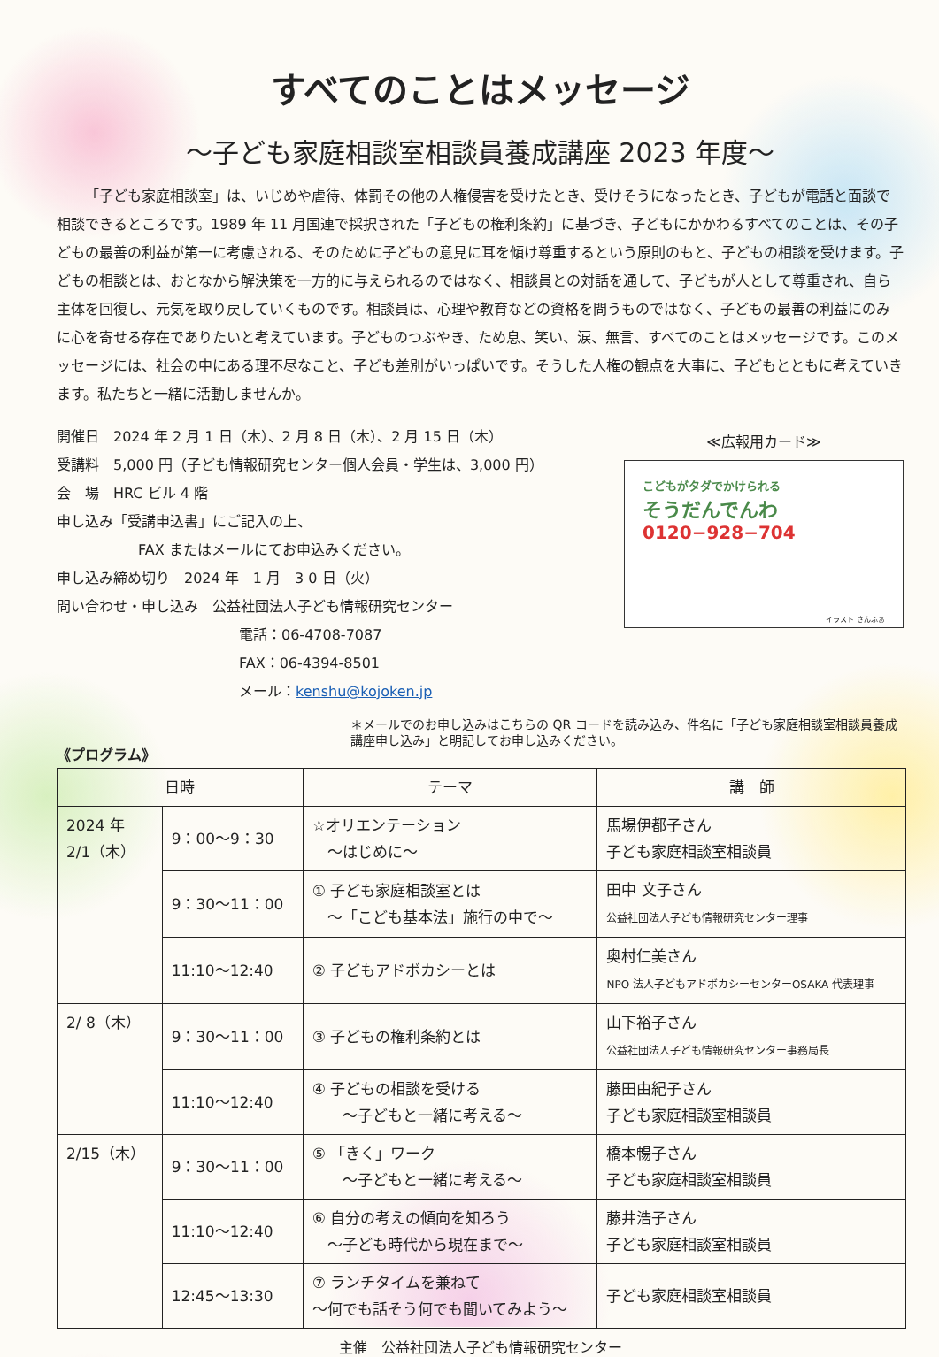すべてのことはメッセージ
～子ども家庭相談室相談員養成講座 2023 年度～
「子ども家庭相談室」は、いじめや虐待、体罰その他の人権侵害を受けたとき、受けそうになったとき、子どもが電話と面談で相談できるところです。1989 年 11 月国連で採択された「子どもの権利条約」に基づき、子どもにかかわるすべてのことは、その子どもの最善の利益が第一に考慮される、そのために子どもの意見に耳を傾け尊重するという原則のもと、子どもの相談を受けます。子どもの相談とは、おとなから解決策を一方的に与えられるのではなく、相談員との対話を通して、子どもが人として尊重され、自ら主体を回復し、元気を取り戻していくものです。相談員は、心理や教育などの資格を問うものではなく、子どもの最善の利益にのみに心を寄せる存在でありたいと考えています。子どものつぶやき、ため息、笑い、涙、無言、すべてのことはメッセージです。このメッセージには、社会の中にある理不尽なこと、子ども差別がいっぱいです。そうした人権の観点を大事に、子どもとともに考えていきます。私たちと一緒に活動しませんか。
開催日　2024 年 2 月 1 日（木）、2 月 8 日（木）、2 月 15 日（木）
受講料　5,000 円（子ども情報研究センター個人会員・学生は、3,000 円）
会　場　HRC ビル 4 階
申し込み「受講申込書」にご記入の上、
FAX またはメールにてお申込みください。
申し込み締め切り　2024 年　1 月　3 0 日（火）
問い合わせ・申し込み　公益社団法人子ども情報研究センター
電話：06-4708-7087
FAX：06-4394-8501
メール：kenshu@kojoken.jp
≪広報用カード≫
こどもがタダでかけられる
そうだんでんわ
0120−928−704
イラスト さんふぁ
＊メールでのお申し込みはこちらの QR コードを読み込み、件名に「子ども家庭相談室相談員養成講座申し込み」と明記してお申し込みください。
《プログラム》
| 日時 | | テーマ | 講 師 |
| --- | --- | --- | --- |
| 2024 年 2/1（木） | 9：00～9：30 | ☆オリエンテーション ～はじめに～ | 馬場伊都子さん 子ども家庭相談室相談員 |
| | 9：30～11：00 | ① 子ども家庭相談室とは ～「こども基本法」施行の中で～ | 田中 文子さん 公益社団法人子ども情報研究センター理事 |
| | 11:10～12:40 | ② 子どもアドボカシーとは | 奥村仁美さん NPO 法人子どもアドボカシーセンターOSAKA 代表理事 |
| 2/ 8（木） | 9：30～11：00 | ③ 子どもの権利条約とは | 山下裕子さん 公益社団法人子ども情報研究センター事務局長 |
| | 11:10～12:40 | ④ 子どもの相談を受ける ～子どもと一緒に考える～ | 藤田由紀子さん 子ども家庭相談室相談員 |
| 2/15（木） | 9：30～11：00 | ⑤ 「きく」ワーク ～子どもと一緒に考える～ | 橋本暢子さん 子ども家庭相談室相談員 |
| | 11:10～12:40 | ⑥ 自分の考えの傾向を知ろう ～子ども時代から現在まで～ | 藤井浩子さん 子ども家庭相談室相談員 |
| | 12:45～13:30 | ⑦ ランチタイムを兼ねて ～何でも話そう何でも聞いてみよう～ | 子ども家庭相談室相談員 |
主催　公益社団法人子ども情報研究センター